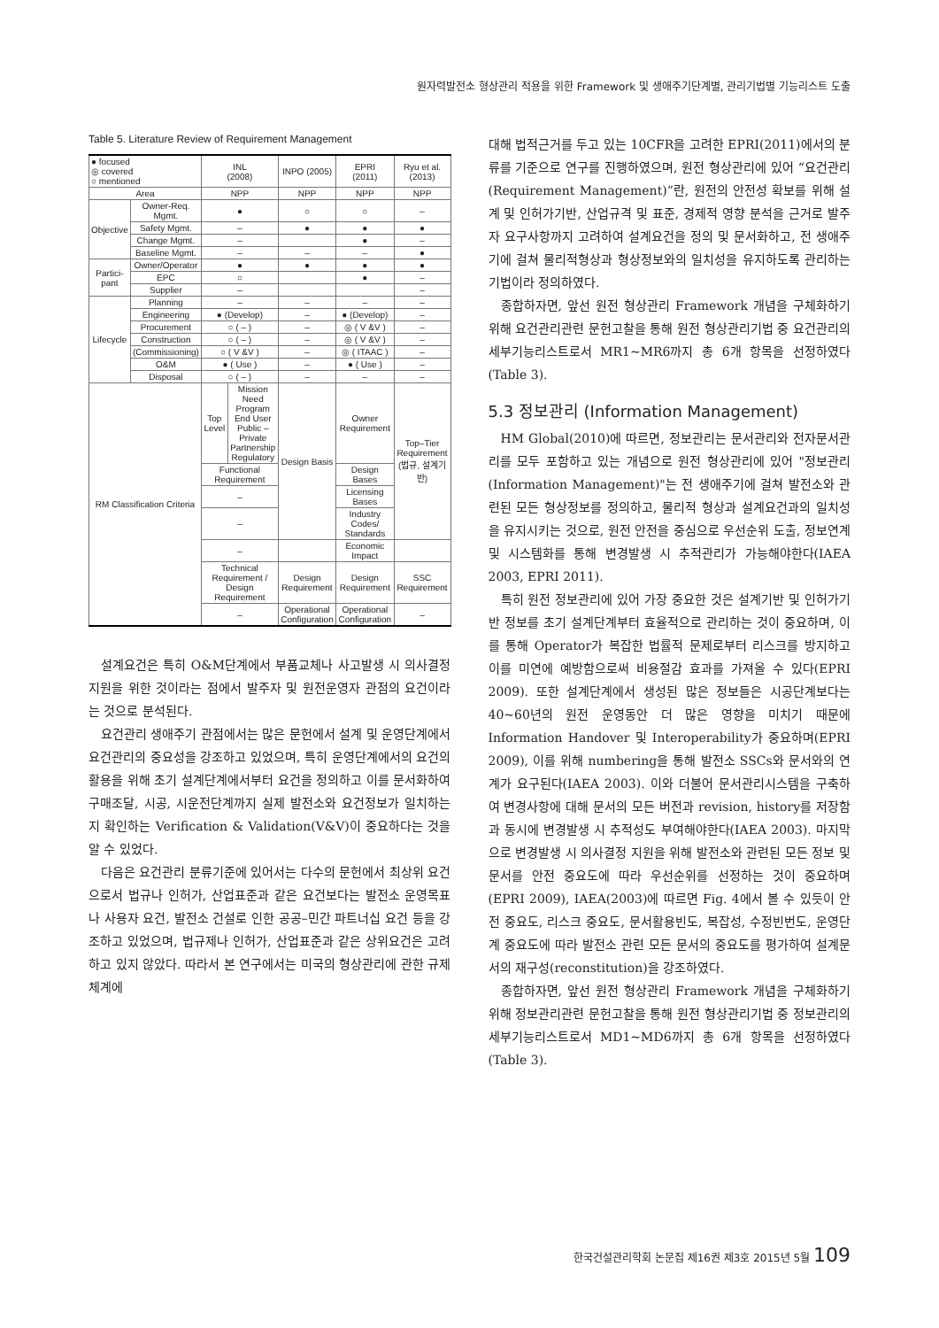원자력발전소 형상관리 적용을 위한 Framework 및 생애주기단계별, 관리기법별 기능리스트 도출
Table 5. Literature Review of Requirement Management
| ● focused ◎ covered ○ mentioned | | INL (2008) | | INPO (2005) | EPRI (2011) | Ryu et al. (2013) |
| --- | --- | --- | --- | --- | --- | --- |
| Area | | NPP | | NPP | NPP | NPP |
| Objective | Owner-Req. Mgmt. | ● | | ○ | ○ | – |
| | Safety Mgmt. | – | | ● | ● | ● |
| | Change Mgmt. | – | | | ● | – |
| | Baseline Mgmt. | – | | – | – | ● |
| Partici-pant | Owner/Operator | ● | | ● | ● | ● |
| | EPC | ○ | | | ● | – |
| | Supplier | – | | | | – |
| Lifecycle | Planning | – | | – | – | – |
| | Engineering | ● (Develop) | | – | ● (Develop) | – |
| | Procurement | ○ ( – ) | | – | ◎ ( V &V ) | – |
| | Construction | ○ ( – ) | | – | ◎ ( V &V ) | – |
| | (Commissioning) | ○ ( V &V ) | | – | ◎ ( ITAAC ) | – |
| | O&M | ● ( Use ) | | – | ● ( Use ) | – |
| | Disposal | ○ ( – ) | | – | – | – |
| RM Classification Criteria | | Top Level | Mission Need Program End User Public –Private Partnership Regulatory | Design Basis | Owner Requirement | Top–Tier Requirement (법규, 설계기반) |
| | | Functional Requirement | | | Design Bases | |
| | | – | | | Licensing Bases | |
| | | – | | | Industry Codes/ Standards | |
| | | – | | | Economic Impact | |
| | | Technical Requirement / Design Requirement | | Design Requirement | Design Requirement | SSC Requirement |
| | | – | | Operational Configuration | Operational Configuration | – |
설계요건은 특히 O&M단계에서 부품교체나 사고발생 시 의사결정 지원을 위한 것이라는 점에서 발주자 및 원전운영자 관점의 요건이라는 것으로 분석된다.
요건관리 생애주기 관점에서는 많은 문헌에서 설계 및 운영단계에서 요건관리의 중요성을 강조하고 있었으며, 특히 운영단계에서의 요건의 활용을 위해 초기 설계단계에서부터 요건을 정의하고 이를 문서화하여 구매조달, 시공, 시운전단계까지 실제 발전소와 요건정보가 일치하는지 확인하는 Verification & Validation(V&V)이 중요하다는 것을 알 수 있었다.
다음은 요건관리 분류기준에 있어서는 다수의 문헌에서 최상위 요건으로서 법규나 인허가, 산업표준과 같은 요건보다는 발전소 운영목표나 사용자 요건, 발전소 건설로 인한 공공–민간 파트너십 요건 등을 강조하고 있었으며, 법규제나 인허가, 산업표준과 같은 상위요건은 고려하고 있지 않았다. 따라서 본 연구에서는 미국의 형상관리에 관한 규제체계에
대해 법적근거를 두고 있는 10CFR을 고려한 EPRI(2011)에서의 분류를 기준으로 연구를 진행하였으며, 원전 형상관리에 있어 “요건관리(Requirement Management)”란, 원전의 안전성 확보를 위해 설계 및 인허가기반, 산업규격 및 표준, 경제적 영향 분석을 근거로 발주자 요구사항까지 고려하여 설계요건을 정의 및 문서화하고, 전 생애주기에 걸쳐 물리적형상과 형상정보와의 일치성을 유지하도록 관리하는 기법이라 정의하였다.
종합하자면, 앞선 원전 형상관리 Framework 개념을 구체화하기 위해 요건관리관련 문헌고찰을 통해 원전 형상관리기법 중 요건관리의 세부기능리스트로서 MR1~MR6까지 총 6개 항목을 선정하였다(Table 3).
5.3 정보관리 (Information Management)
HM Global(2010)에 따르면, 정보관리는 문서관리와 전자문서관리를 모두 포함하고 있는 개념으로 원전 형상관리에 있어 "정보관리(Information Management)"는 전 생애주기에 걸쳐 발전소와 관련된 모든 형상정보를 정의하고, 물리적 형상과 설계요건과의 일치성을 유지시키는 것으로, 원전 안전을 중심으로 우선순위 도출, 정보연계 및 시스템화를 통해 변경발생 시 추적관리가 가능해야한다(IAEA 2003, EPRI 2011).
특히 원전 정보관리에 있어 가장 중요한 것은 설계기반 및 인허가기반 정보를 초기 설계단계부터 효율적으로 관리하는 것이 중요하며, 이를 통해 Operator가 복잡한 법률적 문제로부터 리스크를 방지하고 이를 미연에 예방함으로써 비용절감 효과를 가져올 수 있다(EPRI 2009). 또한 설계단계에서 생성된 많은 정보들은 시공단계보다는 40~60년의 원전 운영동안 더 많은 영향을 미치기 때문에 Information Handover 및 Interoperability가 중요하며(EPRI 2009), 이를 위해 numbering을 통해 발전소 SSCs와 문서와의 연계가 요구된다(IAEA 2003). 이와 더불어 문서관리시스템을 구축하여 변경사항에 대해 문서의 모든 버전과 revision, history를 저장함과 동시에 변경발생 시 추적성도 부여해야한다(IAEA 2003). 마지막으로 변경발생 시 의사결정 지원을 위해 발전소와 관련된 모든 정보 및 문서를 안전 중요도에 따라 우선순위를 선정하는 것이 중요하며(EPRI 2009), IAEA(2003)에 따르면 Fig. 4에서 볼 수 있듯이 안전 중요도, 리스크 중요도, 문서활용빈도, 복잡성, 수정빈번도, 운영단계 중요도에 따라 발전소 관련 모든 문서의 중요도를 평가하여 설계문서의 재구성(reconstitution)을 강조하였다.
종합하자면, 앞선 원전 형상관리 Framework 개념을 구체화하기 위해 정보관리관련 문헌고찰을 통해 원전 형상관리기법 중 정보관리의 세부기능리스트로서 MD1~MD6까지 총 6개 항목을 선정하였다(Table 3).
한국건설관리학회 논문집 제16권 제3호 2015년 5월 109